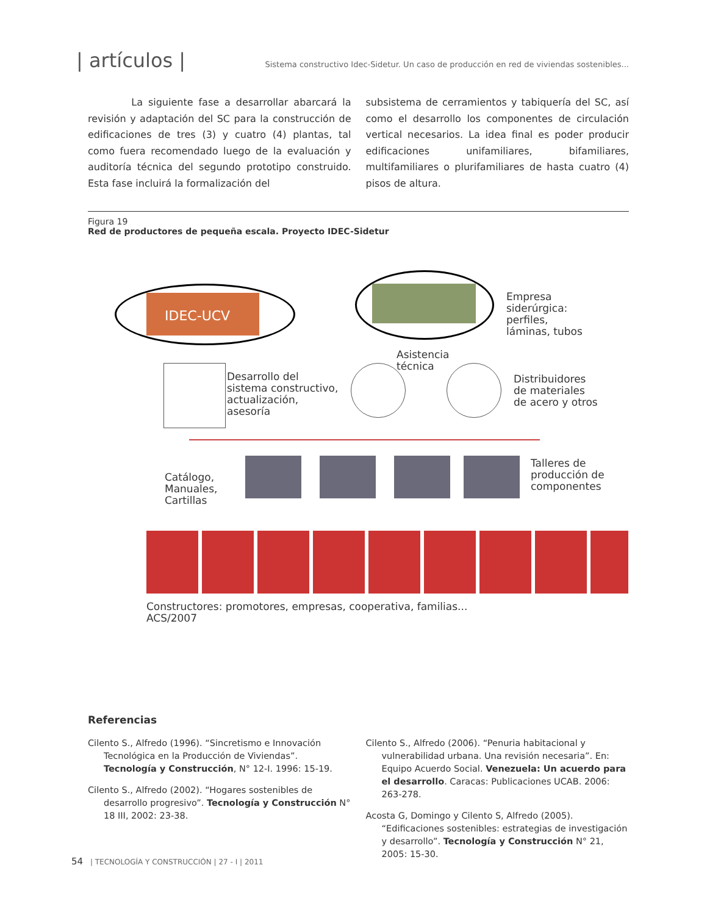| artículos | Sistema constructivo Idec-Sidetur. Un caso de producción en red de viviendas sostenibles...
La siguiente fase a desarrollar abarcará la revisión y adaptación del SC para la construcción de edificaciones de tres (3) y cuatro (4) plantas, tal como fuera recomendado luego de la evaluación y auditoría técnica del segundo prototipo construido. Esta fase incluirá la formalización del
subsistema de cerramientos y tabiquería del SC, así como el desarrollo los componentes de circulación vertical necesarios. La idea final es poder producir edificaciones unifamiliares, bifamiliares, multifamiliares o plurifamiliares de hasta cuatro (4) pisos de altura.
Figura 19
Red de productores de pequeña escala. Proyecto IDEC-Sidetur
IDEC-UCV
Empresa
siderúrgica:
perfiles,
láminas, tubos
Asistencia
técnica
Desarrollo del
sistema constructivo,
actualización,
asesoría
Distribuidores
de materiales
de acero y otros
Catálogo,
Manuales,
Cartillas
Talleres de
producción de
componentes
Constructores: promotores, empresas, cooperativa, familias...
ACS/2007
Referencias
Cilento S., Alfredo (1996). “Sincretismo e Innovación Tecnológica en la Producción de Viviendas”. Tecnología y Construcción, N° 12-I. 1996: 15-19.
Cilento S., Alfredo (2002). “Hogares sostenibles de desarrollo progresivo”. Tecnología y Construcción N° 18 III, 2002: 23-38.
Cilento S., Alfredo (2006). “Penuria habitacional y vulnerabilidad urbana. Una revisión necesaria”. En: Equipo Acuerdo Social. Venezuela: Un acuerdo para el desarrollo. Caracas: Publicaciones UCAB. 2006: 263-278.
Acosta G, Domingo y Cilento S, Alfredo (2005). “Edificaciones sostenibles: estrategias de investigación y desarrollo”. Tecnología y Construcción N° 21, 2005: 15-30.
54 | TECNOLOGÍA Y CONSTRUCCIÓN | 27 - I | 2011